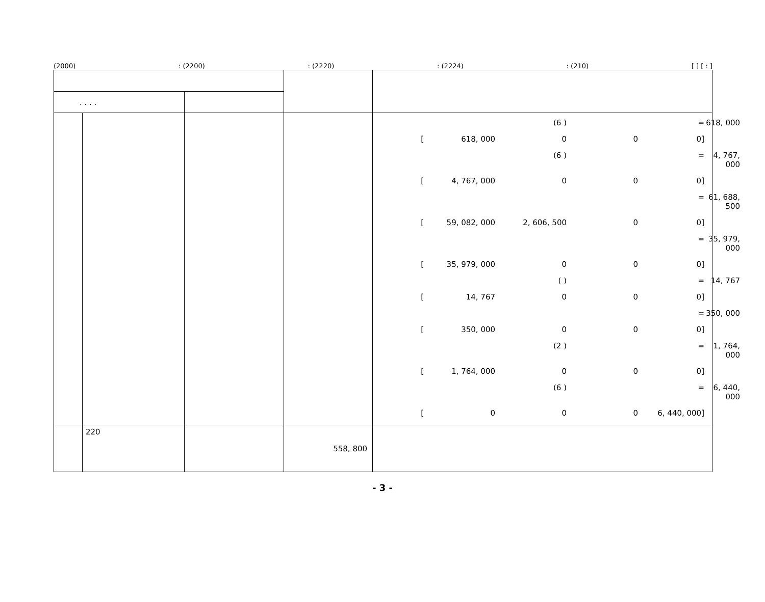(2000): (2200): (2220): (2224): (210) [ ] [ : ]
| . . . . | | | | |
| | | | | (6 ) = 618, 000 [ 618, 000 0 0 0] (6 ) = 4, 767, 000 [ 4, 767, 000 0 0 0] = 61, 688, 500 [ 59, 082, 000 2, 606, 500 0 0] = 35, 979, 000 [ 35, 979, 000 0 0 0] ( ) = 14, 767 [ 14, 767 0 0 0] = 350, 000 [ 350, 000 0 0 0] (2 ) = 1, 764, 000 [ 1, 764, 000 0 0 0] (6 ) = 6, 440, 000 [ 0 0 0 6, 440, 000] |
| | 220 | | 558, 800 | |
- 3 -